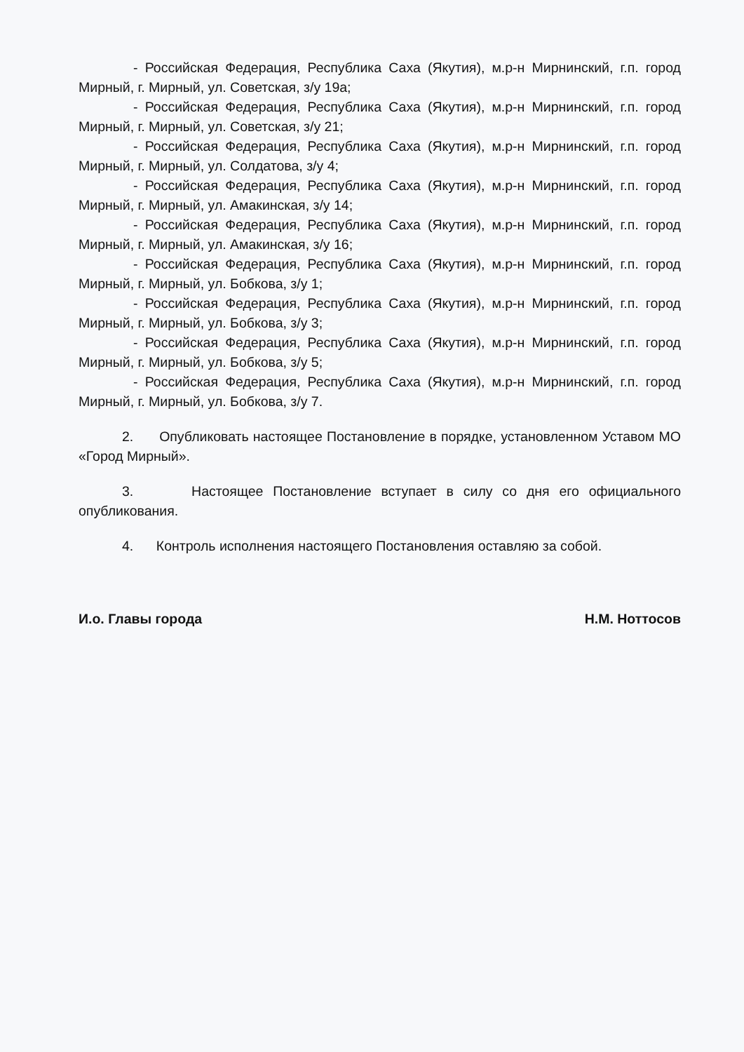- Российская Федерация, Республика Саха (Якутия), м.р-н Мирнинский, г.п. город Мирный, г. Мирный, ул. Советская, з/у 19а;
- Российская Федерация, Республика Саха (Якутия), м.р-н Мирнинский, г.п. город Мирный, г. Мирный, ул. Советская, з/у 21;
- Российская Федерация, Республика Саха (Якутия), м.р-н Мирнинский, г.п. город Мирный, г. Мирный, ул. Солдатова, з/у 4;
- Российская Федерация, Республика Саха (Якутия), м.р-н Мирнинский, г.п. город Мирный, г. Мирный, ул. Амакинская, з/у 14;
- Российская Федерация, Республика Саха (Якутия), м.р-н Мирнинский, г.п. город Мирный, г. Мирный, ул. Амакинская, з/у 16;
- Российская Федерация, Республика Саха (Якутия), м.р-н Мирнинский, г.п. город Мирный, г. Мирный, ул. Бобкова, з/у 1;
- Российская Федерация, Республика Саха (Якутия), м.р-н Мирнинский, г.п. город Мирный, г. Мирный, ул. Бобкова, з/у 3;
- Российская Федерация, Республика Саха (Якутия), м.р-н Мирнинский, г.п. город Мирный, г. Мирный, ул. Бобкова, з/у 5;
- Российская Федерация, Республика Саха (Якутия), м.р-н Мирнинский, г.п. город Мирный, г. Мирный, ул. Бобкова, з/у 7.
2. Опубликовать настоящее Постановление в порядке, установленном Уставом МО «Город Мирный».
3. Настоящее Постановление вступает в силу со дня его официального опубликования.
4. Контроль исполнения настоящего Постановления оставляю за собой.
И.о. Главы города Н.М. Ноттосов